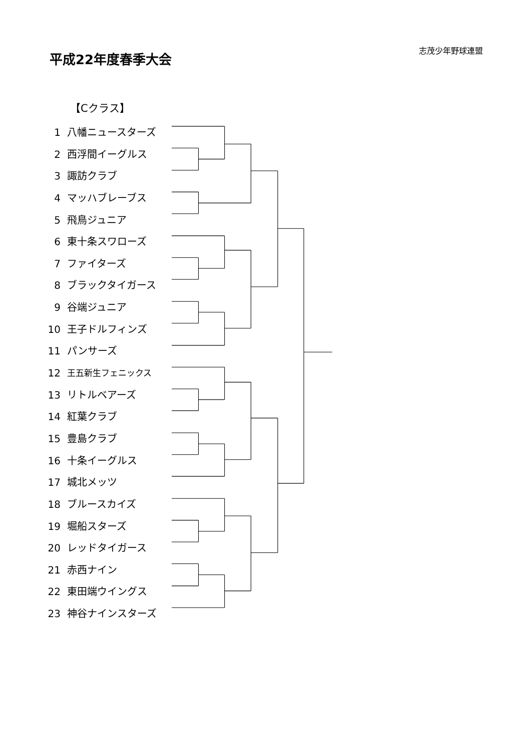平成22年度春季大会
志茂少年野球連盟
【Cクラス】
1 八幡ニュースターズ
2 西浮間イーグルス
3 諏訪クラブ
4 マッハブレーブス
5 飛鳥ジュニア
6 東十条スワローズ
7 ファイターズ
8 ブラックタイガース
9 谷端ジュニア
10 王子ドルフィンズ
11 パンサーズ
12 王五新生フェニックス
13 リトルベアーズ
14 紅葉クラブ
15 豊島クラブ
16 十条イーグルス
17 城北メッツ
18 ブルースカイズ
19 堀船スターズ
20 レッドタイガース
21 赤西ナイン
22 東田端ウイングス
23 神谷ナインスターズ